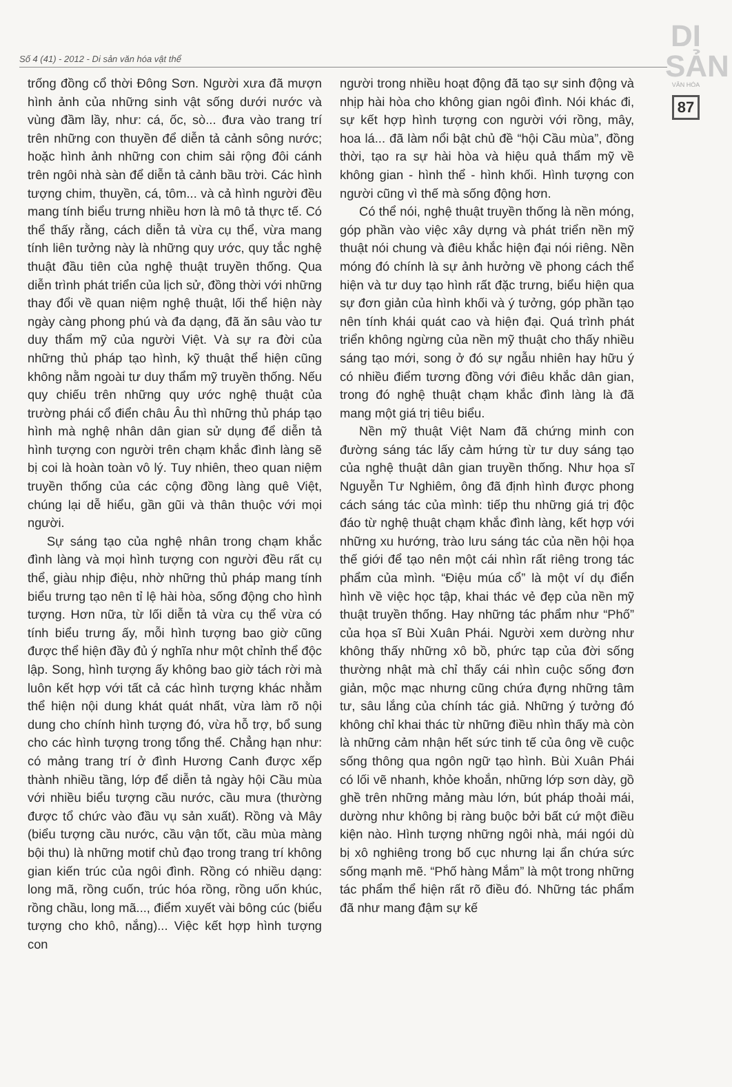DI
SẢN
VĂN HÓA
87
Số 4 (41) - 2012 - Di sản văn hóa vật thể
trống đồng cổ thời Đông Sơn. Người xưa đã mượn hình ảnh của những sinh vật sống dưới nước và vùng đầm lầy, như: cá, ốc, sò... đưa vào trang trí trên những con thuyền để diễn tả cảnh sông nước; hoặc hình ảnh những con chim sải rộng đôi cánh trên ngôi nhà sàn để diễn tả cảnh bầu trời. Các hình tượng chim, thuyền, cá, tôm... và cả hình người đều mang tính biểu trưng nhiều hơn là mô tả thực tế. Có thể thấy rằng, cách diễn tả vừa cụ thể, vừa mang tính liên tưởng này là những quy ước, quy tắc nghệ thuật đầu tiên của nghệ thuật truyền thống. Qua diễn trình phát triển của lịch sử, đồng thời với những thay đổi về quan niệm nghệ thuật, lối thể hiện này ngày càng phong phú và đa dạng, đã ăn sâu vào tư duy thẩm mỹ của người Việt. Và sự ra đời của những thủ pháp tạo hình, kỹ thuật thể hiện cũng không nằm ngoài tư duy thẩm mỹ truyền thống. Nếu quy chiếu trên những quy ước nghệ thuật của trường phái cổ điển châu Âu thì những thủ pháp tạo hình mà nghệ nhân dân gian sử dụng để diễn tả hình tượng con người trên chạm khắc đình làng sẽ bị coi là hoàn toàn vô lý. Tuy nhiên, theo quan niệm truyền thống của các cộng đồng làng quê Việt, chúng lại dễ hiểu, gần gũi và thân thuộc với mọi người.
Sự sáng tạo của nghệ nhân trong chạm khắc đình làng và mọi hình tượng con người đều rất cụ thể, giàu nhịp điệu, nhờ những thủ pháp mang tính biểu trưng tạo nên tỉ lệ hài hòa, sống động cho hình tượng. Hơn nữa, từ lối diễn tả vừa cụ thể vừa có tính biểu trưng ấy, mỗi hình tượng bao giờ cũng được thể hiện đầy đủ ý nghĩa như một chỉnh thể độc lập. Song, hình tượng ấy không bao giờ tách rời mà luôn kết hợp với tất cả các hình tượng khác nhằm thể hiện nội dung khát quát nhất, vừa làm rõ nội dung cho chính hình tượng đó, vừa hỗ trợ, bổ sung cho các hình tượng trong tổng thể. Chẳng hạn như: có mảng trang trí ở đình Hương Canh được xếp thành nhiều tầng, lớp để diễn tả ngày hội Cầu mùa với nhiều biểu tượng cầu nước, cầu mưa (thường được tổ chức vào đầu vụ sản xuất). Rồng và Mây (biểu tượng cầu nước, cầu vận tốt, cầu mùa màng bội thu) là những motif chủ đạo trong trang trí không gian kiến trúc của ngôi đình. Rồng có nhiều dạng: long mã, rồng cuốn, trúc hóa rồng, rồng uốn khúc, rồng chầu, long mã..., điểm xuyết vài bông cúc (biểu tượng cho khô, nắng)... Việc kết hợp hình tượng con
người trong nhiều hoạt động đã tạo sự sinh động và nhịp hài hòa cho không gian ngôi đình. Nói khác đi, sự kết hợp hình tượng con người với rồng, mây, hoa lá... đã làm nổi bật chủ đề “hội Cầu mùa”, đồng thời, tạo ra sự hài hòa và hiệu quả thẩm mỹ về không gian - hình thể - hình khối. Hình tượng con người cũng vì thế mà sống động hơn.
Có thể nói, nghệ thuật truyền thống là nền móng, góp phần vào việc xây dựng và phát triển nền mỹ thuật nói chung và điêu khắc hiện đại nói riêng. Nền móng đó chính là sự ảnh hưởng về phong cách thể hiện và tư duy tạo hình rất đặc trưng, biểu hiện qua sự đơn giản của hình khối và ý tưởng, góp phần tạo nên tính khái quát cao và hiện đại. Quá trình phát triển không ngừng của nền mỹ thuật cho thấy nhiều sáng tạo mới, song ở đó sự ngẫu nhiên hay hữu ý có nhiều điểm tương đồng với điêu khắc dân gian, trong đó nghệ thuật chạm khắc đình làng là đã mang một giá trị tiêu biểu.
Nền mỹ thuật Việt Nam đã chứng minh con đường sáng tác lấy cảm hứng từ tư duy sáng tạo của nghệ thuật dân gian truyền thống. Như họa sĩ Nguyễn Tư Nghiêm, ông đã định hình được phong cách sáng tác của mình: tiếp thu những giá trị độc đáo từ nghệ thuật chạm khắc đình làng, kết hợp với những xu hướng, trào lưu sáng tác của nền hội họa thế giới để tạo nên một cái nhìn rất riêng trong tác phẩm của mình. “Điệu múa cổ” là một ví dụ điển hình về việc học tập, khai thác vẻ đẹp của nền mỹ thuật truyền thống. Hay những tác phẩm như “Phố” của họa sĩ Bùi Xuân Phái. Người xem dường như không thấy những xô bồ, phức tạp của đời sống thường nhật mà chỉ thấy cái nhìn cuộc sống đơn giản, mộc mạc nhưng cũng chứa đựng những tâm tư, sâu lắng của chính tác giả. Những ý tưởng đó không chỉ khai thác từ những điều nhìn thấy mà còn là những cảm nhận hết sức tinh tế của ông về cuộc sống thông qua ngôn ngữ tạo hình. Bùi Xuân Phái có lối vẽ nhanh, khỏe khoắn, những lớp sơn dày, gồ ghề trên những mảng màu lớn, bút pháp thoải mái, dường như không bị ràng buộc bởi bất cứ một điều kiện nào. Hình tượng những ngôi nhà, mái ngói dù bị xô nghiêng trong bố cục nhưng lại ẩn chứa sức sống mạnh mẽ. “Phố hàng Mắm” là một trong những tác phẩm thể hiện rất rõ điều đó. Những tác phẩm đã như mang đậm sự kế